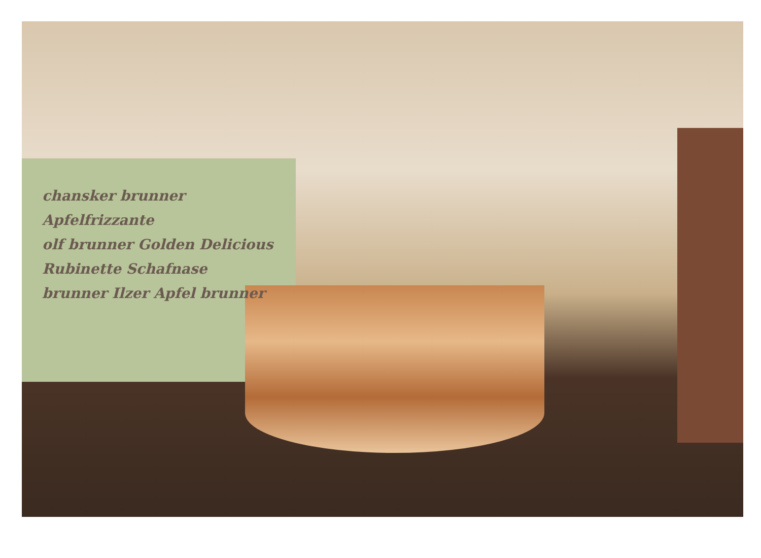chansker brunner Apfelfrizzante
olf brunner Golden Delicious
Rubinette Schafnase
brunner Ilzer Apfel brunner